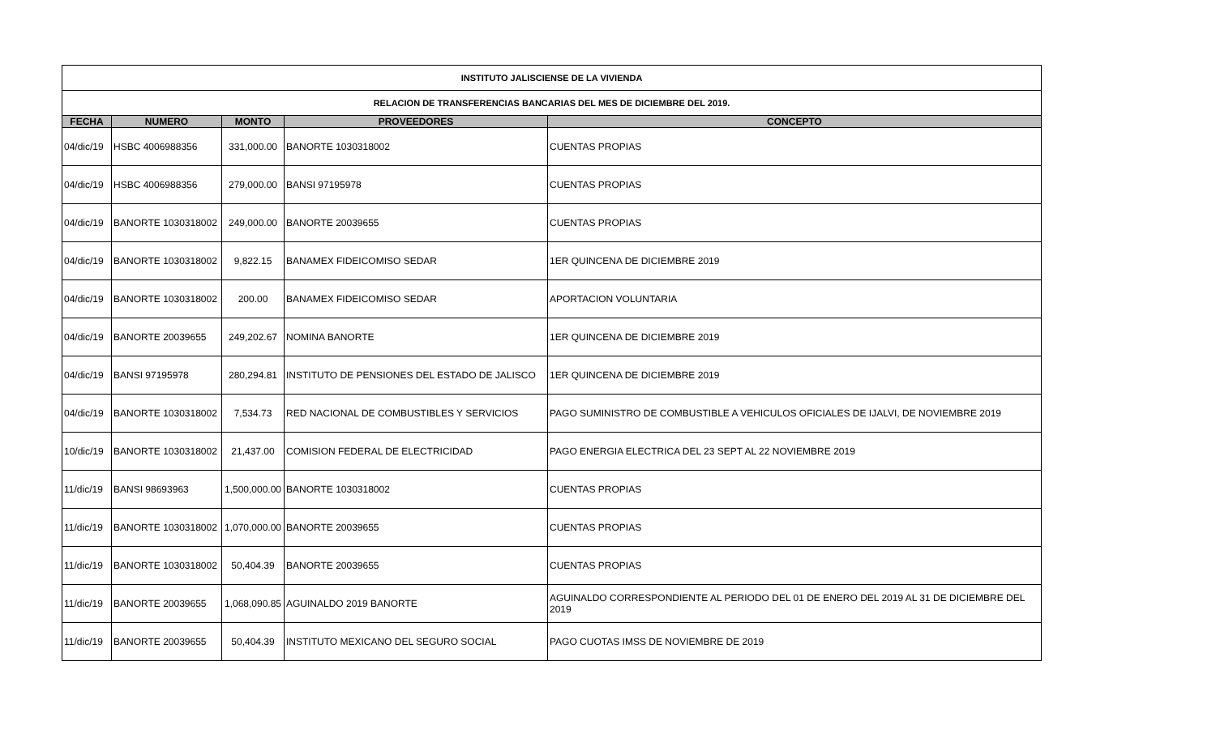| INSTITUTO JALISCIENSE DE LA VIVIENDA | | | | |
| RELACION DE TRANSFERENCIAS BANCARIAS DEL MES DE DICIEMBRE DEL 2019. | | | | |
| FECHA | NUMERO | MONTO | PROVEEDORES | CONCEPTO |
| 04/dic/19 | HSBC 4006988356 | 331,000.00 | BANORTE 1030318002 | CUENTAS PROPIAS |
| 04/dic/19 | HSBC 4006988356 | 279,000.00 | BANSI 97195978 | CUENTAS PROPIAS |
| 04/dic/19 | BANORTE 1030318002 | 249,000.00 | BANORTE 20039655 | CUENTAS PROPIAS |
| 04/dic/19 | BANORTE 1030318002 | 9,822.15 | BANAMEX FIDEICOMISO SEDAR | 1ER QUINCENA DE DICIEMBRE 2019 |
| 04/dic/19 | BANORTE 1030318002 | 200.00 | BANAMEX FIDEICOMISO SEDAR | APORTACION VOLUNTARIA |
| 04/dic/19 | BANORTE 20039655 | 249,202.67 | NOMINA BANORTE | 1ER QUINCENA DE DICIEMBRE 2019 |
| 04/dic/19 | BANSI 97195978 | 280,294.81 | INSTITUTO DE PENSIONES DEL ESTADO DE JALISCO | 1ER QUINCENA DE DICIEMBRE 2019 |
| 04/dic/19 | BANORTE 1030318002 | 7,534.73 | RED NACIONAL DE COMBUSTIBLES Y SERVICIOS | PAGO SUMINISTRO DE COMBUSTIBLE A VEHICULOS OFICIALES DE IJALVI, DE NOVIEMBRE 2019 |
| 10/dic/19 | BANORTE 1030318002 | 21,437.00 | COMISION FEDERAL DE ELECTRICIDAD | PAGO ENERGIA ELECTRICA DEL 23 SEPT AL 22 NOVIEMBRE 2019 |
| 11/dic/19 | BANSI 98693963 | 1,500,000.00 | BANORTE 1030318002 | CUENTAS PROPIAS |
| 11/dic/19 | BANORTE 1030318002 | 1,070,000.00 | BANORTE 20039655 | CUENTAS PROPIAS |
| 11/dic/19 | BANORTE 1030318002 | 50,404.39 | BANORTE 20039655 | CUENTAS PROPIAS |
| 11/dic/19 | BANORTE 20039655 | 1,068,090.85 | AGUINALDO 2019 BANORTE | AGUINALDO CORRESPONDIENTE AL PERIODO DEL 01 DE ENERO DEL 2019 AL 31 DE DICIEMBRE DEL 2019 |
| 11/dic/19 | BANORTE 20039655 | 50,404.39 | INSTITUTO MEXICANO DEL SEGURO SOCIAL | PAGO CUOTAS IMSS DE NOVIEMBRE DE 2019 |